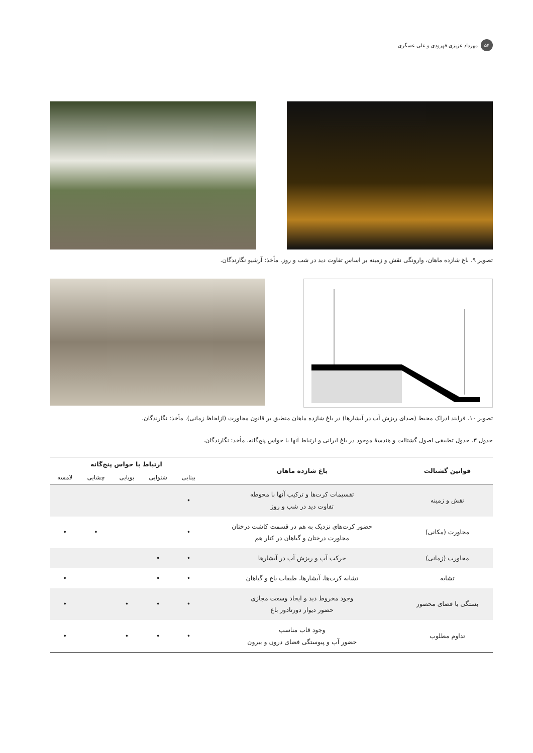۵۴ مهرداد عزیزی قهرودی و علی عسگری
تصویر ۹. باغ شازده ماهان، وارونگی نقش و زمینه بر اساس تفاوت دید در شب و روز. مأخذ: آرشیو نگارندگان.
تصویر ۱۰. فرایند ادراک محیط (صدای ریزش آب در آبشارها) در باغ شازده ماهان منطبق بر قانون مجاورت (ازلحاظ زمانی). مأخذ: نگارندگان.
جدول ۳. جدول تطبیقی اصول گشتالت و هندسۀ موجود در باغ ایرانی و ارتباط آنها با حواس پنج‌گانه. مأخذ: نگارندگان.
| قوانین گشتالت | باغ شازده ماهان | ارتباط با حواس پنج‌گانه | | | | |
| --- | --- | --- | --- | --- | --- | --- |
| | | بینایی | شنوایی | بویایی | چشایی | لامسه |
| نقش و زمینه | تقسیمات کرت‌ها و ترکیب آنها با محوطه تفاوت دید در شب و روز | • | | | | |
| مجاورت (مکانی) | حضور کرت‌های نزدیک به هم در قسمت کاشت درختان مجاورت درختان و گیاهان در کنار هم | • | | | • | • |
| مجاورت (زمانی) | حرکت آب و ریزش آب در آبشارها | • | • | | | |
| تشابه | تشابه کرت‌ها، آبشارها، طبقات باغ و گیاهان | • | • | | | • |
| بستگی یا فضای محصور | وجود مخروط دید و ایجاد وسعت مجازی حضور دیوار دورتادور باغ | • | • | • | | • |
| تداوم مطلوب | وجود قاب مناسب حضور آب و پیوستگی فضای درون و بیرون | • | • | • | | • |